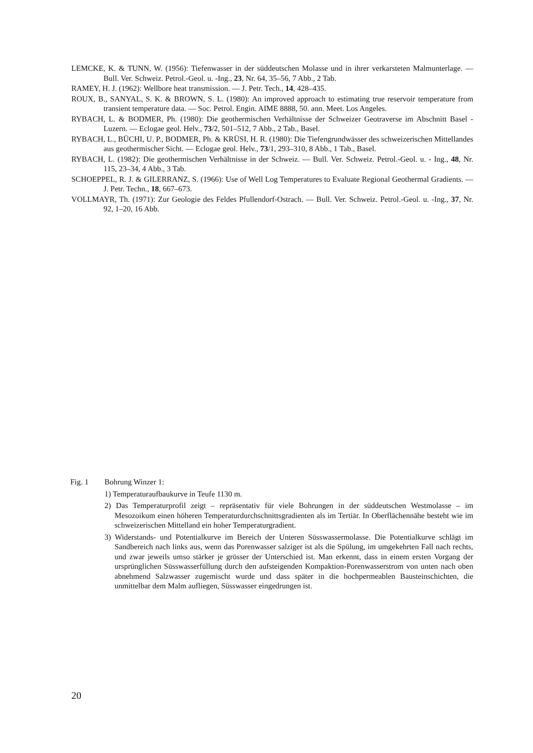LEMCKE, K. & TUNN, W. (1956): Tiefenwasser in der süddeutschen Molasse und in ihrer verkarsteten Malmunterlage. — Bull. Ver. Schweiz. Petrol.-Geol. u. -Ing., 23, Nr. 64, 35–56, 7 Abb., 2 Tab.
RAMEY, H. J. (1962): Wellbore heat transmission. — J. Petr. Tech., 14, 428–435.
ROUX, B., SANYAL, S. K. & BROWN, S. L. (1980): An improved approach to estimating true reservoir temperature from transient temperature data. — Soc. Petrol. Engin. AIME 8888, 50. ann. Meet. Los Angeles.
RYBACH, L. & BODMER, Ph. (1980): Die geothermischen Verhältnisse der Schweizer Geotraverse im Abschnitt Basel - Luzern. — Eclogae geol. Helv., 73/2, 501–512, 7 Abb., 2 Tab., Basel.
RYBACH, L., BÜCHI, U. P., BODMER, Ph. & KRÜSI, H. R. (1980): Die Tiefengrundwässer des schweizerischen Mittellandes aus geothermischer Sicht. — Eclogae geol. Helv., 73/1, 293–310, 8 Abb., 1 Tab., Basel.
RYBACH, L. (1982): Die geothermischen Verhältnisse in der Schweiz. — Bull. Ver. Schweiz. Petrol.-Geol. u. - Ing., 48, Nr. 115, 23–34, 4 Abb., 3 Tab.
SCHOEPPEL, R. J. & GILERRANZ, S. (1966): Use of Well Log Temperatures to Evaluate Regional Geothermal Gradients. — J. Petr. Techn., 18, 667–673.
VOLLMAYR, Th. (1971): Zur Geologie des Feldes Pfullendorf-Ostrach. — Bull. Ver. Schweiz. Petrol.-Geol. u. -Ing., 37, Nr. 92, 1–20, 16 Abb.
Fig. 1 Bohrung Winzer 1:
1) Temperaturaufbaukurve in Teufe 1130 m.
2) Das Temperaturprofil zeigt – repräsentativ für viele Bohrungen in der süddeutschen Westmolasse – im Mesozoikum einen höheren Temperaturdurchschnittsgradienten als im Tertiär. In Oberflächennähe besteht wie im schweizerischen Mittelland ein hoher Temperaturgradient.
3) Widerstands- und Potentialkurve im Bereich der Unteren Süsswassermolasse. Die Potentialkurve schlägt im Sandbereich nach links aus, wenn das Porenwasser salziger ist als die Spülung, im umgekehrten Fall nach rechts, und zwar jeweils umso stärker je grösser der Unterschied ist. Man erkennt, dass in einem ersten Vorgang der ursprünglichen Süsswasserfüllung durch den aufsteigenden Kompaktion-Porenwasserstrom von unten nach oben abnehmend Salzwasser zugemischt wurde und dass später in die hochpermeablen Bausteinschichten, die unmittelbar dem Malm aufliegen, Süsswasser eingedrungen ist.
20